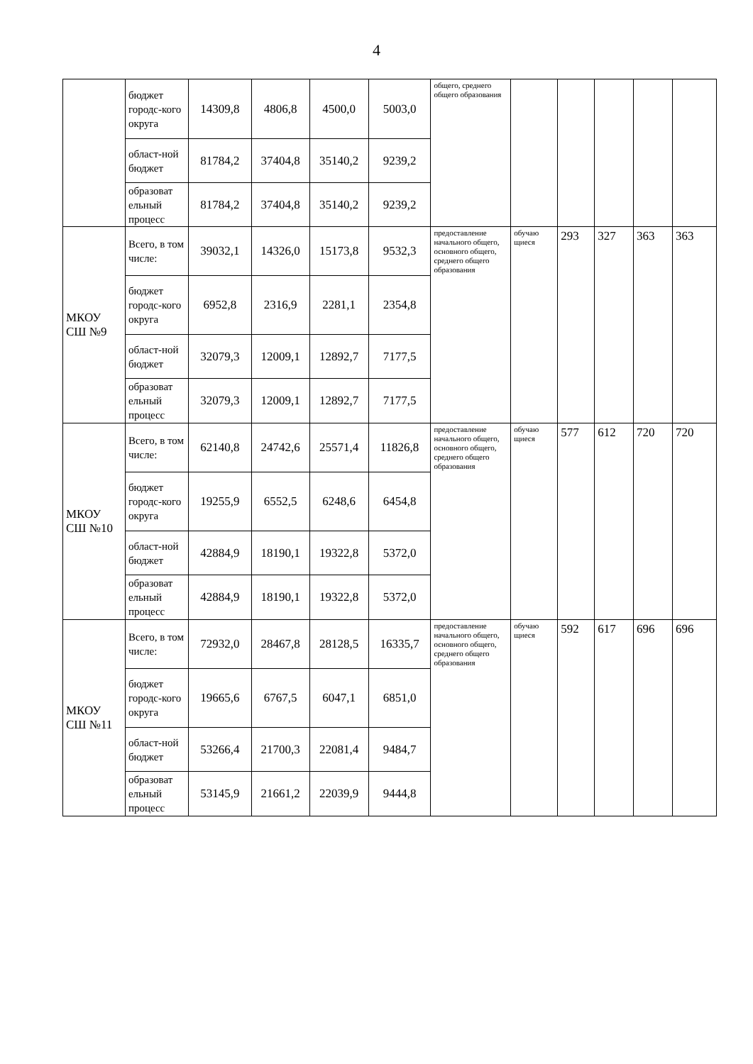4
| | бюджет городс-кого округа | 14309,8 | 4806,8 | 4500,0 | 5003,0 | общего, среднего общего образования | | | | | |
| | област-ной бюджет | 81784,2 | 37404,8 | 35140,2 | 9239,2 | | | | | | |
| | образоват ельный процесс | 81784,2 | 37404,8 | 35140,2 | 9239,2 | | | | | | |
| МКОУ СШ №9 | Всего, в том числе: | 39032,1 | 14326,0 | 15173,8 | 9532,3 | предоставление начального общего, основного общего, среднего общего образования | обучаю щиеся | 293 | 327 | 363 | 363 |
| | бюджет городс-кого округа | 6952,8 | 2316,9 | 2281,1 | 2354,8 | | | | | | |
| | област-ной бюджет | 32079,3 | 12009,1 | 12892,7 | 7177,5 | | | | | | |
| | образоват ельный процесс | 32079,3 | 12009,1 | 12892,7 | 7177,5 | | | | | | |
| МКОУ СШ №10 | Всего, в том числе: | 62140,8 | 24742,6 | 25571,4 | 11826,8 | предоставление начального общего, основного общего, среднего общего образования | обучаю щиеся | 577 | 612 | 720 | 720 |
| | бюджет городс-кого округа | 19255,9 | 6552,5 | 6248,6 | 6454,8 | | | | | | |
| | област-ной бюджет | 42884,9 | 18190,1 | 19322,8 | 5372,0 | | | | | | |
| | образоват ельный процесс | 42884,9 | 18190,1 | 19322,8 | 5372,0 | | | | | | |
| МКОУ СШ №11 | Всего, в том числе: | 72932,0 | 28467,8 | 28128,5 | 16335,7 | предоставление начального общего, основного общего, среднего общего образования | обучаю щиеся | 592 | 617 | 696 | 696 |
| | бюджет городс-кого округа | 19665,6 | 6767,5 | 6047,1 | 6851,0 | | | | | | |
| | област-ной бюджет | 53266,4 | 21700,3 | 22081,4 | 9484,7 | | | | | | |
| | образоват ельный процесс | 53145,9 | 21661,2 | 22039,9 | 9444,8 | | | | | | |